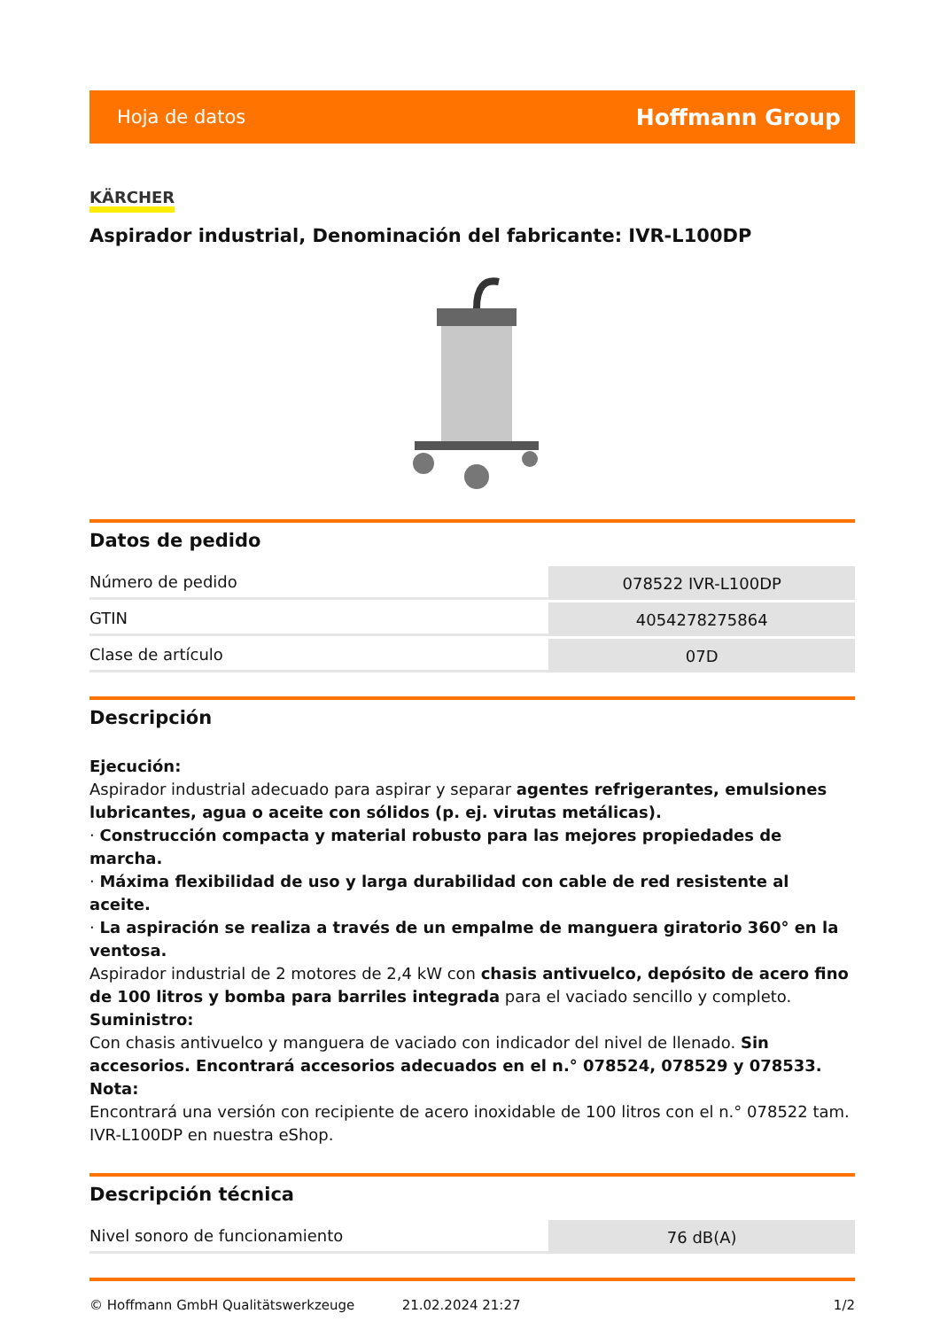Hoja de datos Hoffmann Group
KÄRCHER
Aspirador industrial, Denominación del fabricante: IVR-L100DP
Datos de pedido
| Número de pedido | 078522 IVR-L100DP |
| GTIN | 4054278275864 |
| Clase de artículo | 07D |
Descripción
Ejecución:
Aspirador industrial adecuado para aspirar y separar agentes refrigerantes, emulsiones lubricantes, agua o aceite con sólidos (p. ej. virutas metálicas).
· Construcción compacta y material robusto para las mejores propiedades de marcha.
· Máxima flexibilidad de uso y larga durabilidad con cable de red resistente al aceite.
· La aspiración se realiza a través de un empalme de manguera giratorio 360° en la ventosa.
Aspirador industrial de 2 motores de 2,4 kW con chasis antivuelco, depósito de acero fino de 100 litros y bomba para barriles integrada para el vaciado sencillo y completo.
Suministro:
Con chasis antivuelco y manguera de vaciado con indicador del nivel de llenado. Sin accesorios. Encontrará accesorios adecuados en el n.° 078524, 078529 y 078533.
Nota:
Encontrará una versión con recipiente de acero inoxidable de 100 litros con el n.° 078522 tam. IVR-L100DP en nuestra eShop.
Descripción técnica
| Nivel sonoro de funcionamiento | 76 dB(A) |
© Hoffmann GmbH Qualitätswerkzeuge 21.02.2024 21:27 1/2